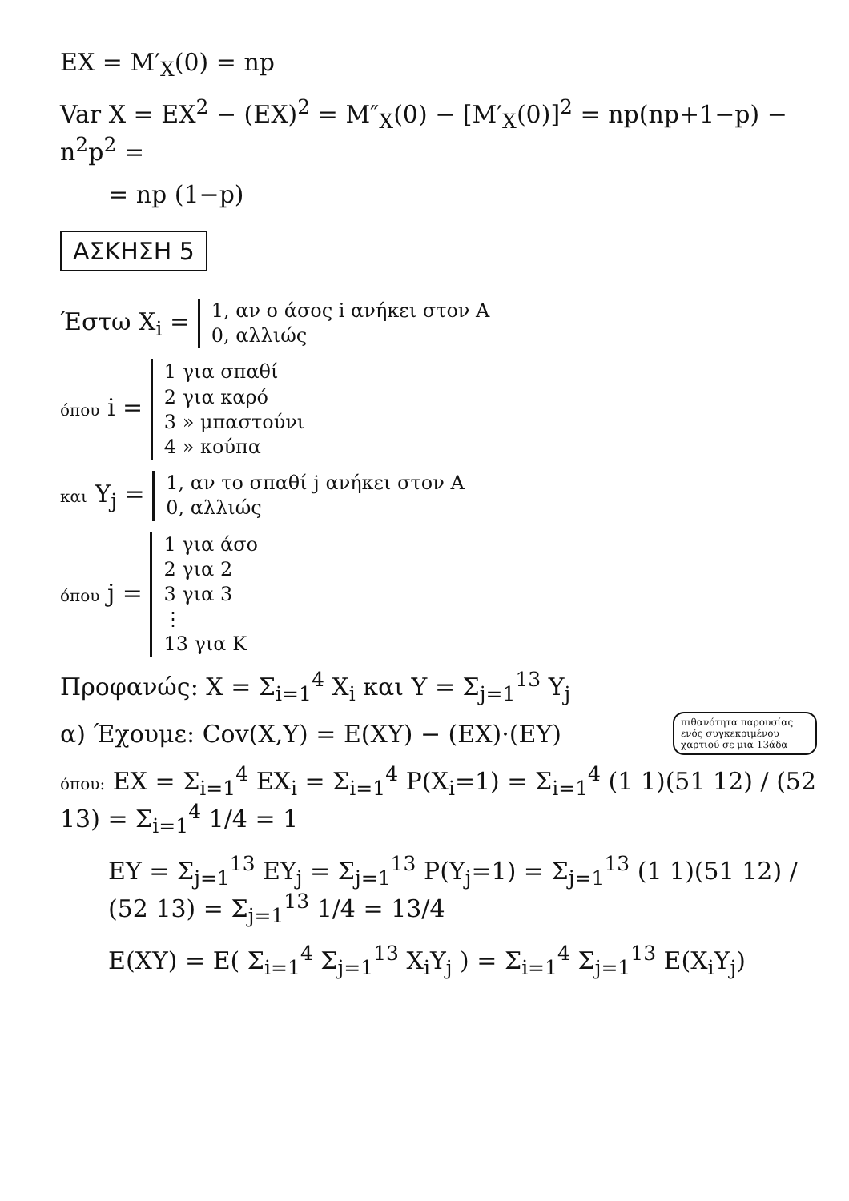EX = M′<sub>X</sub>(0) = np
Var X = EX<sup>2</sup> − (EX)<sup>2</sup> = M″<sub>X</sub>(0) − [M′<sub>X</sub>(0)]<sup>2</sup> = np(np+1−p) − n<sup>2</sup>p<sup>2</sup> =
= np (1−p)
ΑΣΚΗΣΗ 5
Έστω X<sub>i</sub> = 1, αν ο άσος i ανήκει στον A
0, αλλιώς
όπου i = 1 για σπαθί
2 για καρό
3 » μπαστούνι
4 » κούπα
και Y<sub>j</sub> = 1, αν το σπαθί j ανήκει στον A
0, αλλιώς
όπου j = 1 για άσο
2 για 2
3 για 3
⋮
13 για K
Προφανώς: X = Σ<sub>i=1</sub><sup>4</sup> X<sub>i</sub> και Y = Σ<sub>j=1</sub><sup>13</sup> Y<sub>j</sub>
πιθανότητα παρουσίας ενός συγκεκριμένου χαρτιού σε μια 13άδα
α) Έχουμε: Cov(X,Y) = E(XY) − (EX)·(EY)
όπου: EX = Σ<sub>i=1</sub><sup>4</sup> EX<sub>i</sub> = Σ<sub>i=1</sub><sup>4</sup> P(X<sub>i</sub>=1) = Σ<sub>i=1</sub><sup>4</sup> (1 1)(51 12) / (52 13) = Σ<sub>i=1</sub><sup>4</sup> 1/4 = 1
EY = Σ<sub>j=1</sub><sup>13</sup> EY<sub>j</sub> = Σ<sub>j=1</sub><sup>13</sup> P(Y<sub>j</sub>=1) = Σ<sub>j=1</sub><sup>13</sup> (1 1)(51 12) / (52 13) = Σ<sub>j=1</sub><sup>13</sup> 1/4 = 13/4
E(XY) = E( Σ<sub>i=1</sub><sup>4</sup> Σ<sub>j=1</sub><sup>13</sup> X<sub>i</sub>Y<sub>j</sub> ) = Σ<sub>i=1</sub><sup>4</sup> Σ<sub>j=1</sub><sup>13</sup> E(X<sub>i</sub>Y<sub>j</sub>)